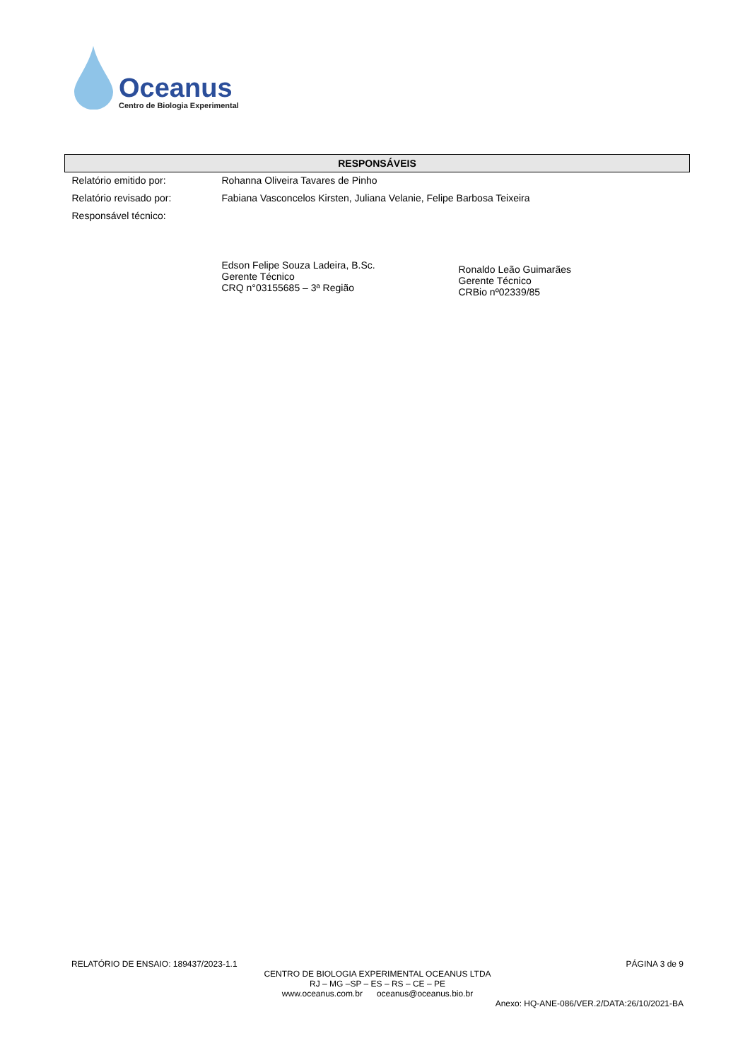Oceanus
Centro de Biologia Experimental
| RESPONSÁVEIS | |
| --- | --- |
| Relatório emitido por: | Rohanna Oliveira Tavares de Pinho |
| Relatório revisado por: | Fabiana Vasconcelos Kirsten, Juliana Velanie, Felipe Barbosa Teixeira |
| Responsável técnico: | Edson Felipe Souza Ladeira, B.Sc. Gerente Técnico CRQ n°03155685 – 3ª Região Ronaldo Leão Guimarães Gerente Técnico CRBio nº02339/85 |
RELATÓRIO DE ENSAIO: 189437/2023-1.1 PÁGINA 3 de 9
CENTRO DE BIOLOGIA EXPERIMENTAL OCEANUS LTDA
RJ – MG –SP – ES – RS – CE – PE
www.oceanus.com.br oceanus@oceanus.bio.br
Anexo: HQ-ANE-086/VER.2/DATA:26/10/2021-BA